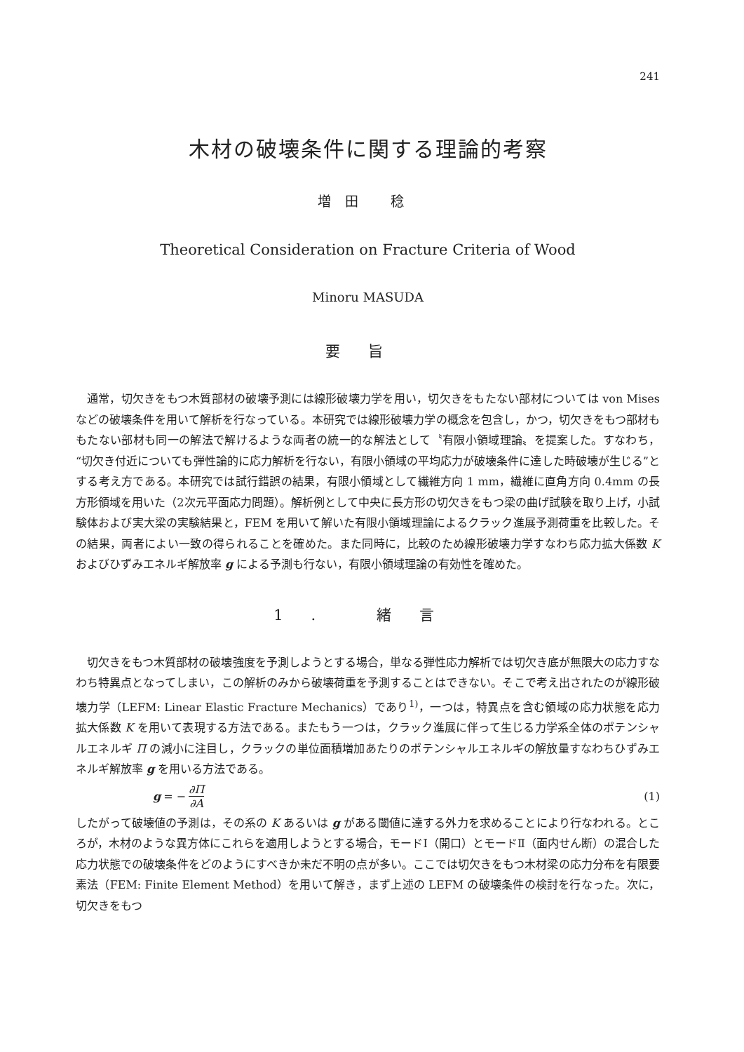241
木材の破壊条件に関する理論的考察
増田 稔
Theoretical Consideration on Fracture Criteria of Wood
Minoru MASUDA
要旨
通常，切欠きをもつ木質部材の破壊予測には線形破壊力学を用い，切欠きをもたない部材については von Mises などの破壊条件を用いて解析を行なっている。本研究では線形破壊力学の概念を包含し，かつ，切欠きをもつ部材ももたない部材も同一の解法で解けるような両者の統一的な解法として〝有限小領域理論〟を提案した。すなわち，“切欠き付近についても弾性論的に応力解析を行ない，有限小領域の平均応力が破壊条件に達した時破壊が生じる”とする考え方である。本研究では試行錯誤の結果，有限小領域として繊維方向 1 mm，繊維に直角方向 0.4mm の長方形領域を用いた（2次元平面応力問題）。解析例として中央に長方形の切欠きをもつ梁の曲げ試験を取り上げ，小試験体および実大梁の実験結果と，FEM を用いて解いた有限小領域理論によるクラック進展予測荷重を比較した。その結果，両者によい一致の得られることを確めた。また同時に，比較のため線形破壊力学すなわち応力拡大係数 K およびひずみエネルギ解放率 g による予測も行ない，有限小領域理論の有効性を確めた。
1. 緒言
切欠きをもつ木質部材の破壊強度を予測しようとする場合，単なる弾性応力解析では切欠き底が無限大の応力すなわち特異点となってしまい，この解析のみから破壊荷重を予測することはできない。そこで考え出されたのが線形破壊力学（LEFM: Linear Elastic Fracture Mechanics）であり<sup>1)</sup>，一つは，特異点を含む領域の応力状態を応力拡大係数 K を用いて表現する方法である。またもう一つは，クラック進展に伴って生じる力学系全体のポテンシャルエネルギ Π の減小に注目し，クラックの単位面積増加あたりのポテンシャルエネルギの解放量すなわちひずみエネルギ解放率 g を用いる方法である。
g = − ∂Π ∂A (1)
したがって破壊値の予測は，その系の K あるいは g がある閾値に達する外力を求めることにより行なわれる。ところが，木材のような異方体にこれらを適用しようとする場合，モードⅠ（開口）とモードⅡ（面内せん断）の混合した応力状態での破壊条件をどのようにすべきか未だ不明の点が多い。ここでは切欠きをもつ木材梁の応力分布を有限要素法（FEM: Finite Element Method）を用いて解き，まず上述の LEFM の破壊条件の検討を行なった。次に，切欠きをもつ